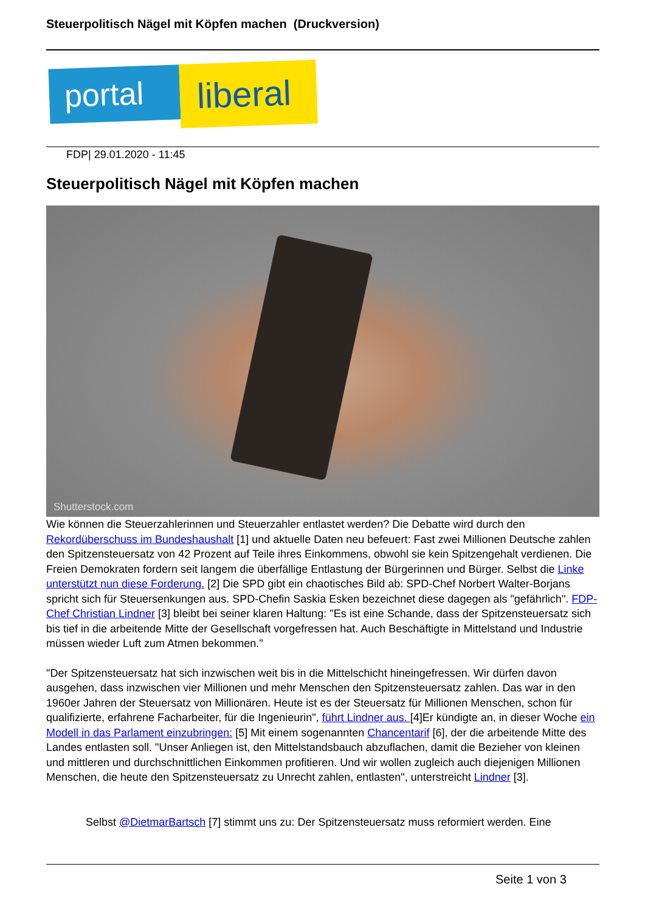Steuerpolitisch Nägel mit Köpfen machen (Druckversion)
portal
liberal
FDP| 29.01.2020 - 11:45
Steuerpolitisch Nägel mit Köpfen machen
Shutterstock.com
Wie können die Steuerzahlerinnen und Steuerzahler entlastet werden? Die Debatte wird durch den Rekordüberschuss im Bundeshaushalt [1] und aktuelle Daten neu befeuert: Fast zwei Millionen Deutsche zahlen den Spitzensteuersatz von 42 Prozent auf Teile ihres Einkommens, obwohl sie kein Spitzengehalt verdienen. Die Freien Demokraten fordern seit langem die überfällige Entlastung der Bürgerinnen und Bürger. Selbst die Linke unterstützt nun diese Forderung. [2] Die SPD gibt ein chaotisches Bild ab: SPD-Chef Norbert Walter-Borjans spricht sich für Steuersenkungen aus. SPD-Chefin Saskia Esken bezeichnet diese dagegen als "gefährlich". FDP-Chef Christian Lindner [3] bleibt bei seiner klaren Haltung: "Es ist eine Schande, dass der Spitzensteuersatz sich bis tief in die arbeitende Mitte der Gesellschaft vorgefressen hat. Auch Beschäftigte in Mittelstand und Industrie müssen wieder Luft zum Atmen bekommen."
"Der Spitzensteuersatz hat sich inzwischen weit bis in die Mittelschicht hineingefressen. Wir dürfen davon ausgehen, dass inzwischen vier Millionen und mehr Menschen den Spitzensteuersatz zahlen. Das war in den 1960er Jahren der Steuersatz von Millionären. Heute ist es der Steuersatz für Millionen Menschen, schon für qualifizierte, erfahrene Facharbeiter, für die Ingenieurin", führt Lindner aus. [4]Er kündigte an, in dieser Woche ein Modell in das Parlament einzubringen: [5] Mit einem sogenannten Chancentarif [6], der die arbeitende Mitte des Landes entlasten soll. "Unser Anliegen ist, den Mittelstandsbauch abzuflachen, damit die Bezieher von kleinen und mittleren und durchschnittlichen Einkommen profitieren. Und wir wollen zugleich auch diejenigen Millionen Menschen, die heute den Spitzensteuersatz zu Unrecht zahlen, entlasten", unterstreicht Lindner [3].
Selbst @DietmarBartsch [7] stimmt uns zu: Der Spitzensteuersatz muss reformiert werden. Eine
Seite 1 von 3